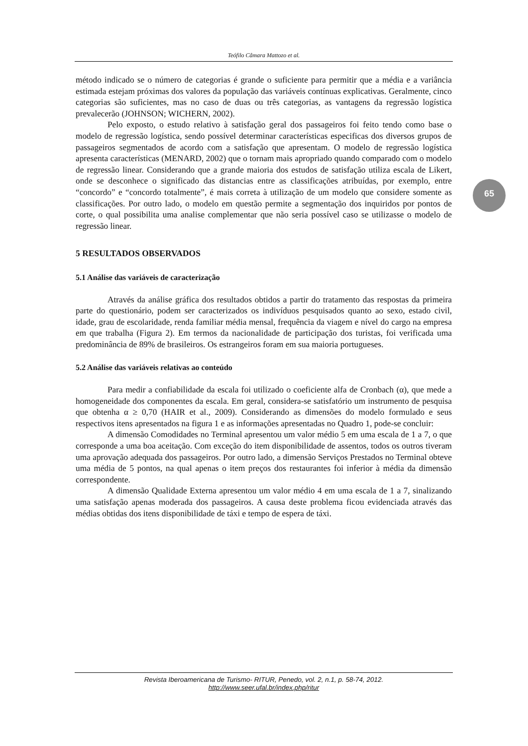Teófilo Câmara Mattozo et al.
65
método indicado se o número de categorias é grande o suficiente para permitir que a média e a variância estimada estejam próximas dos valores da população das variáveis contínuas explicativas. Geralmente, cinco categorias são suficientes, mas no caso de duas ou três categorias, as vantagens da regressão logística prevalecerão (JOHNSON; WICHERN, 2002).
Pelo exposto, o estudo relativo à satisfação geral dos passageiros foi feito tendo como base o modelo de regressão logística, sendo possível determinar características especificas dos diversos grupos de passageiros segmentados de acordo com a satisfação que apresentam. O modelo de regressão logística apresenta características (MENARD, 2002) que o tornam mais apropriado quando comparado com o modelo de regressão linear. Considerando que a grande maioria dos estudos de satisfação utiliza escala de Likert, onde se desconhece o significado das distancias entre as classificações atribuídas, por exemplo, entre “concordo” e “concordo totalmente”, é mais correta à utilização de um modelo que considere somente as classificações. Por outro lado, o modelo em questão permite a segmentação dos inquiridos por pontos de corte, o qual possibilita uma analise complementar que não seria possível caso se utilizasse o modelo de regressão linear.
5 RESULTADOS OBSERVADOS
5.1 Análise das variáveis de caracterização
Através da análise gráfica dos resultados obtidos a partir do tratamento das respostas da primeira parte do questionário, podem ser caracterizados os indivíduos pesquisados quanto ao sexo, estado civil, idade, grau de escolaridade, renda familiar média mensal, frequência da viagem e nível do cargo na empresa em que trabalha (Figura 2). Em termos da nacionalidade de participação dos turistas, foi verificada uma predominância de 89% de brasileiros. Os estrangeiros foram em sua maioria portugueses.
5.2 Análise das variáveis relativas ao conteúdo
Para medir a confiabilidade da escala foi utilizado o coeficiente alfa de Cronbach (α), que mede a homogeneidade dos componentes da escala. Em geral, considera-se satisfatório um instrumento de pesquisa que obtenha α ≥ 0,70 (HAIR et al., 2009). Considerando as dimensões do modelo formulado e seus respectivos itens apresentados na figura 1 e as informações apresentadas no Quadro 1, pode-se concluir:
A dimensão Comodidades no Terminal apresentou um valor médio 5 em uma escala de 1 a 7, o que corresponde a uma boa aceitação. Com exceção do item disponibilidade de assentos, todos os outros tiveram uma aprovação adequada dos passageiros. Por outro lado, a dimensão Serviços Prestados no Terminal obteve uma média de 5 pontos, na qual apenas o item preços dos restaurantes foi inferior à média da dimensão correspondente.
A dimensão Qualidade Externa apresentou um valor médio 4 em uma escala de 1 a 7, sinalizando uma satisfação apenas moderada dos passageiros. A causa deste problema ficou evidenciada através das médias obtidas dos itens disponibilidade de táxi e tempo de espera de táxi.
Revista Iberoamericana de Turismo- RITUR, Penedo, vol. 2, n.1, p. 58-74, 2012.
http://www.seer.ufal.br/index.php/ritur